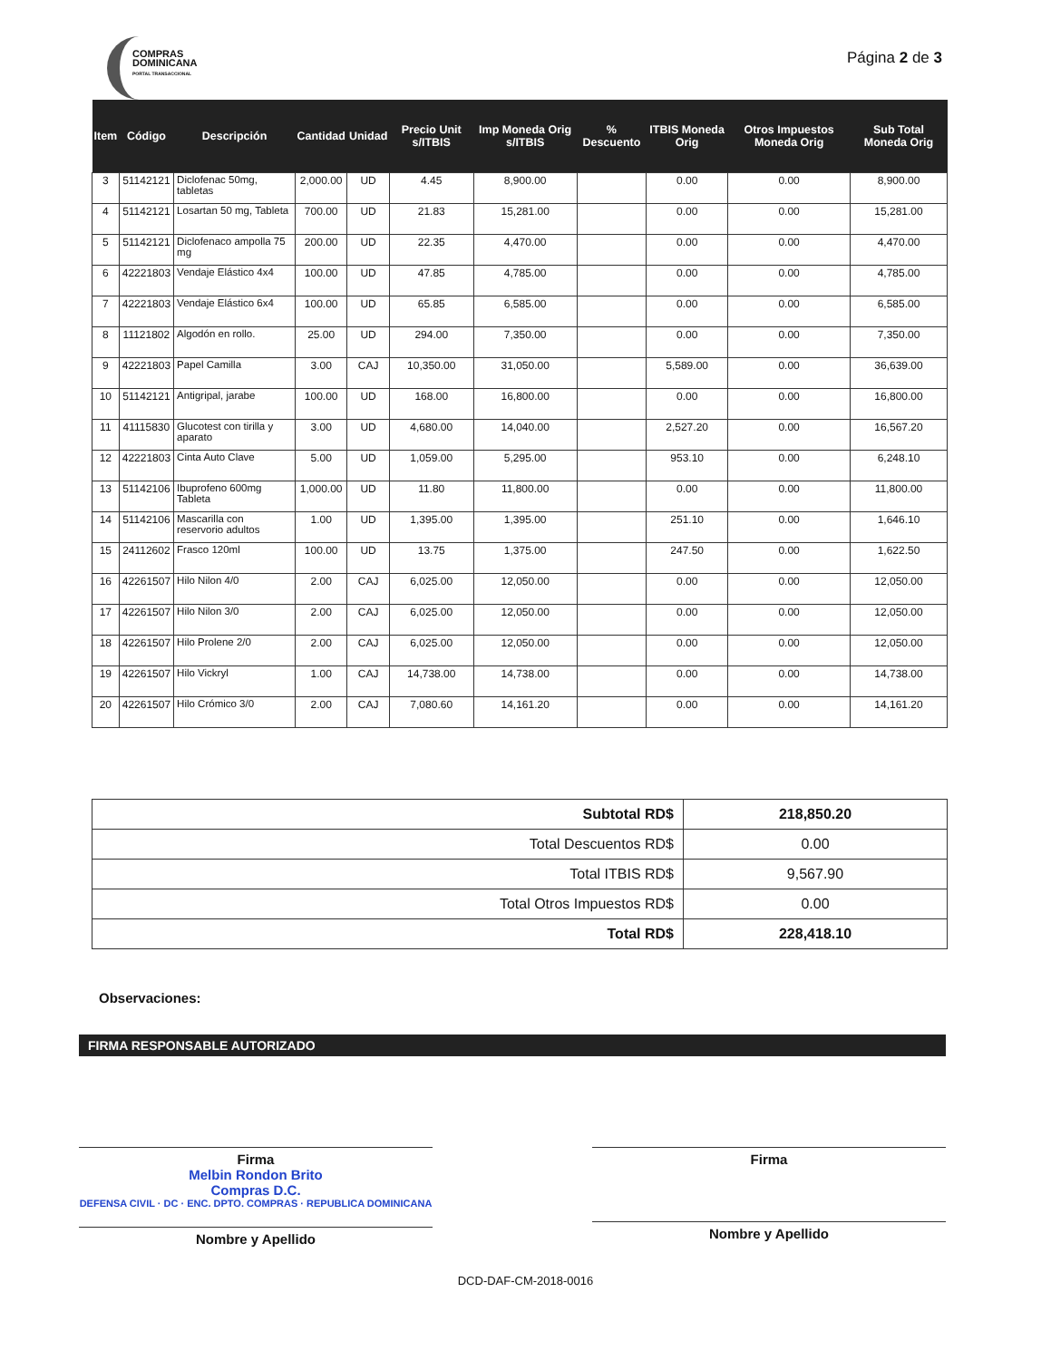COMPRAS
DOMINICANA
PORTAL TRANSACCIONAL
Página 2 de 3
| Item | Código | Descripción | Cantidad | Unidad | Precio Unit s/ITBIS | Imp Moneda Orig s/ITBIS | % Descuento | ITBIS Moneda Orig | Otros Impuestos Moneda Orig | Sub Total Moneda Orig |
| --- | --- | --- | --- | --- | --- | --- | --- | --- | --- | --- |
| 3 | 51142121 | Diclofenac 50mg, tabletas | 2,000.00 | UD | 4.45 | 8,900.00 | | 0.00 | 0.00 | 8,900.00 |
| 4 | 51142121 | Losartan 50 mg, Tableta | 700.00 | UD | 21.83 | 15,281.00 | | 0.00 | 0.00 | 15,281.00 |
| 5 | 51142121 | Diclofenaco ampolla 75 mg | 200.00 | UD | 22.35 | 4,470.00 | | 0.00 | 0.00 | 4,470.00 |
| 6 | 42221803 | Vendaje Elástico 4x4 | 100.00 | UD | 47.85 | 4,785.00 | | 0.00 | 0.00 | 4,785.00 |
| 7 | 42221803 | Vendaje Elástico 6x4 | 100.00 | UD | 65.85 | 6,585.00 | | 0.00 | 0.00 | 6,585.00 |
| 8 | 11121802 | Algodón en rollo. | 25.00 | UD | 294.00 | 7,350.00 | | 0.00 | 0.00 | 7,350.00 |
| 9 | 42221803 | Papel Camilla | 3.00 | CAJ | 10,350.00 | 31,050.00 | | 5,589.00 | 0.00 | 36,639.00 |
| 10 | 51142121 | Antigripal, jarabe | 100.00 | UD | 168.00 | 16,800.00 | | 0.00 | 0.00 | 16,800.00 |
| 11 | 41115830 | Glucotest con tirilla y aparato | 3.00 | UD | 4,680.00 | 14,040.00 | | 2,527.20 | 0.00 | 16,567.20 |
| 12 | 42221803 | Cinta Auto Clave | 5.00 | UD | 1,059.00 | 5,295.00 | | 953.10 | 0.00 | 6,248.10 |
| 13 | 51142106 | Ibuprofeno 600mg Tableta | 1,000.00 | UD | 11.80 | 11,800.00 | | 0.00 | 0.00 | 11,800.00 |
| 14 | 51142106 | Mascarilla con reservorio adultos | 1.00 | UD | 1,395.00 | 1,395.00 | | 251.10 | 0.00 | 1,646.10 |
| 15 | 24112602 | Frasco 120ml | 100.00 | UD | 13.75 | 1,375.00 | | 247.50 | 0.00 | 1,622.50 |
| 16 | 42261507 | Hilo Nilon 4/0 | 2.00 | CAJ | 6,025.00 | 12,050.00 | | 0.00 | 0.00 | 12,050.00 |
| 17 | 42261507 | Hilo Nilon 3/0 | 2.00 | CAJ | 6,025.00 | 12,050.00 | | 0.00 | 0.00 | 12,050.00 |
| 18 | 42261507 | Hilo Prolene 2/0 | 2.00 | CAJ | 6,025.00 | 12,050.00 | | 0.00 | 0.00 | 12,050.00 |
| 19 | 42261507 | Hilo Vickryl | 1.00 | CAJ | 14,738.00 | 14,738.00 | | 0.00 | 0.00 | 14,738.00 |
| 20 | 42261507 | Hilo Crómico 3/0 | 2.00 | CAJ | 7,080.60 | 14,161.20 | | 0.00 | 0.00 | 14,161.20 |
| Subtotal RD$ | 218,850.20 |
| Total Descuentos RD$ | 0.00 |
| Total ITBIS RD$ | 9,567.90 |
| Total Otros Impuestos RD$ | 0.00 |
| Total RD$ | 228,418.10 |
Observaciones:
FIRMA RESPONSABLE AUTORIZADO
Firma
Melbin Rondon Brito
Compras D.C.
DEFENSA CIVIL · DC · ENC. DPTO. COMPRAS · REPUBLICA DOMINICANA
Nombre y Apellido
Firma
Nombre y Apellido
DCD-DAF-CM-2018-0016